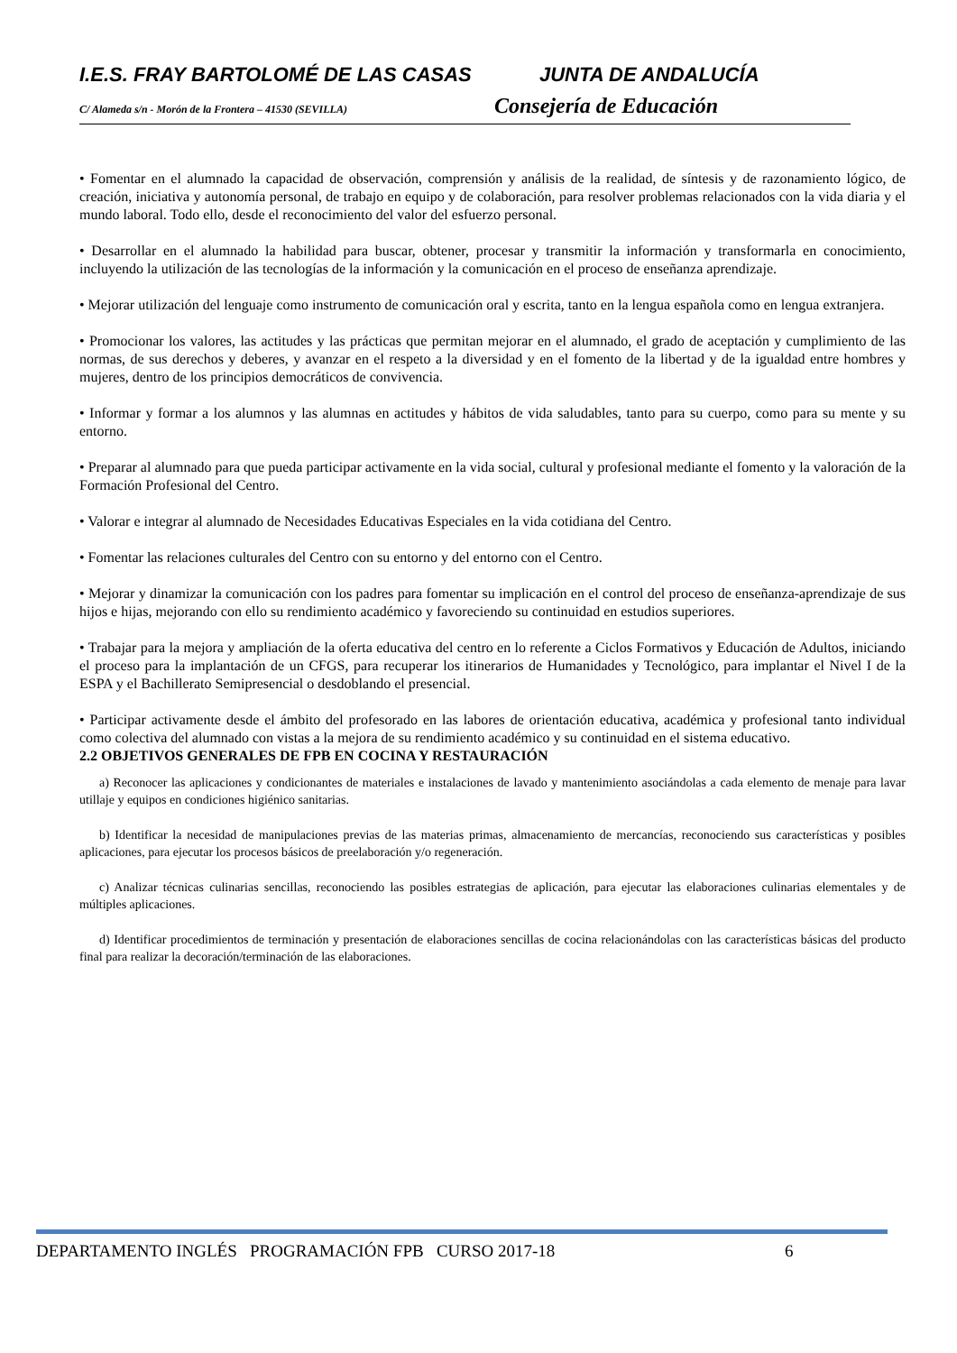I.E.S. FRAY BARTOLOMÉ DE LAS CASAS JUNTA DE ANDALUCÍA
C/ Alameda s/n - Morón de la Frontera – 41530 (SEVILLA)
Consejería de Educación
• Fomentar en el alumnado la capacidad de observación, comprensión y análisis de la realidad, de síntesis y de razonamiento lógico, de creación, iniciativa y autonomía personal, de trabajo en equipo y de colaboración, para resolver problemas relacionados con la vida diaria y el mundo laboral. Todo ello, desde el reconocimiento del valor del esfuerzo personal.
• Desarrollar en el alumnado la habilidad para buscar, obtener, procesar y transmitir la información y transformarla en conocimiento, incluyendo la utilización de las tecnologías de la información y la comunicación en el proceso de enseñanza aprendizaje.
• Mejorar utilización del lenguaje como instrumento de comunicación oral y escrita, tanto en la lengua española como en lengua extranjera.
• Promocionar los valores, las actitudes y las prácticas que permitan mejorar en el alumnado, el grado de aceptación y cumplimiento de las normas, de sus derechos y deberes, y avanzar en el respeto a la diversidad y en el fomento de la libertad y de la igualdad entre hombres y mujeres, dentro de los principios democráticos de convivencia.
• Informar y formar a los alumnos y las alumnas en actitudes y hábitos de vida saludables, tanto para su cuerpo, como para su mente y su entorno.
• Preparar al alumnado para que pueda participar activamente en la vida social, cultural y profesional mediante el fomento y la valoración de la Formación Profesional del Centro.
• Valorar e integrar al alumnado de Necesidades Educativas Especiales en la vida cotidiana del Centro.
• Fomentar las relaciones culturales del Centro con su entorno y del entorno con el Centro.
• Mejorar y dinamizar la comunicación con los padres para fomentar su implicación en el control del proceso de enseñanza-aprendizaje de sus hijos e hijas, mejorando con ello su rendimiento académico y favoreciendo su continuidad en estudios superiores.
• Trabajar para la mejora y ampliación de la oferta educativa del centro en lo referente a Ciclos Formativos y Educación de Adultos, iniciando el proceso para la implantación de un CFGS, para recuperar los itinerarios de Humanidades y Tecnológico, para implantar el Nivel I de la ESPA y el Bachillerato Semipresencial o desdoblando el presencial.
• Participar activamente desde el ámbito del profesorado en las labores de orientación educativa, académica y profesional tanto individual como colectiva del alumnado con vistas a la mejora de su rendimiento académico y su continuidad en el sistema educativo.
2.2 OBJETIVOS GENERALES DE FPB EN COCINA Y RESTAURACIÓN
a) Reconocer las aplicaciones y condicionantes de materiales e instalaciones de lavado y mantenimiento asociándolas a cada elemento de menaje para lavar utillaje y equipos en condiciones higiénico sanitarias.
b) Identificar la necesidad de manipulaciones previas de las materias primas, almacenamiento de mercancías, reconociendo sus características y posibles aplicaciones, para ejecutar los procesos básicos de preelaboración y/o regeneración.
c) Analizar técnicas culinarias sencillas, reconociendo las posibles estrategias de aplicación, para ejecutar las elaboraciones culinarias elementales y de múltiples aplicaciones.
d) Identificar procedimientos de terminación y presentación de elaboraciones sencillas de cocina relacionándolas con las características básicas del producto final para realizar la decoración/terminación de las elaboraciones.
DEPARTAMENTO INGLÉS PROGRAMACIÓN FPB CURSO 2017-18 6